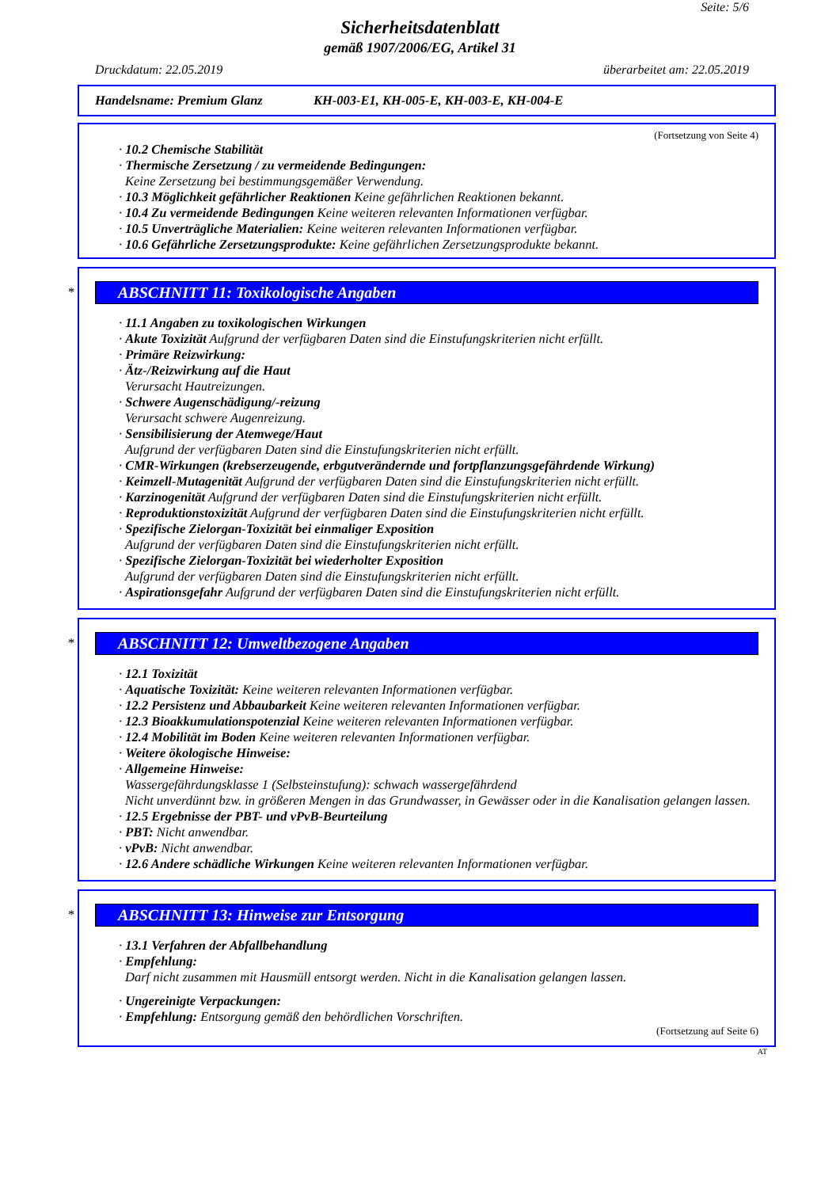Seite: 5/6
Sicherheitsdatenblatt
gemäß 1907/2006/EG, Artikel 31
Druckdatum: 22.05.2019 überarbeitet am: 22.05.2019
Handelsname: Premium Glanz KH-003-E1, KH-005-E, KH-003-E, KH-004-E
(Fortsetzung von Seite 4)
· 10.2 Chemische Stabilität
· Thermische Zersetzung / zu vermeidende Bedingungen:
Keine Zersetzung bei bestimmungsgemäßer Verwendung.
· 10.3 Möglichkeit gefährlicher Reaktionen Keine gefährlichen Reaktionen bekannt.
· 10.4 Zu vermeidende Bedingungen Keine weiteren relevanten Informationen verfügbar.
· 10.5 Unverträgliche Materialien: Keine weiteren relevanten Informationen verfügbar.
· 10.6 Gefährliche Zersetzungsprodukte: Keine gefährlichen Zersetzungsprodukte bekannt.
*
ABSCHNITT 11: Toxikologische Angaben
· 11.1 Angaben zu toxikologischen Wirkungen
· Akute Toxizität Aufgrund der verfügbaren Daten sind die Einstufungskriterien nicht erfüllt.
· Primäre Reizwirkung:
· Ätz-/Reizwirkung auf die Haut
Verursacht Hautreizungen.
· Schwere Augenschädigung/-reizung
Verursacht schwere Augenreizung.
· Sensibilisierung der Atemwege/Haut
Aufgrund der verfügbaren Daten sind die Einstufungskriterien nicht erfüllt.
· CMR-Wirkungen (krebserzeugende, erbgutverändernde und fortpflanzungsgefährdende Wirkung)
· Keimzell-Mutagenität Aufgrund der verfügbaren Daten sind die Einstufungskriterien nicht erfüllt.
· Karzinogenität Aufgrund der verfügbaren Daten sind die Einstufungskriterien nicht erfüllt.
· Reproduktionstoxizität Aufgrund der verfügbaren Daten sind die Einstufungskriterien nicht erfüllt.
· Spezifische Zielorgan-Toxizität bei einmaliger Exposition
Aufgrund der verfügbaren Daten sind die Einstufungskriterien nicht erfüllt.
· Spezifische Zielorgan-Toxizität bei wiederholter Exposition
Aufgrund der verfügbaren Daten sind die Einstufungskriterien nicht erfüllt.
· Aspirationsgefahr Aufgrund der verfügbaren Daten sind die Einstufungskriterien nicht erfüllt.
*
ABSCHNITT 12: Umweltbezogene Angaben
· 12.1 Toxizität
· Aquatische Toxizität: Keine weiteren relevanten Informationen verfügbar.
· 12.2 Persistenz und Abbaubarkeit Keine weiteren relevanten Informationen verfügbar.
· 12.3 Bioakkumulationspotenzial Keine weiteren relevanten Informationen verfügbar.
· 12.4 Mobilität im Boden Keine weiteren relevanten Informationen verfügbar.
· Weitere ökologische Hinweise:
· Allgemeine Hinweise:
Wassergefährdungsklasse 1 (Selbsteinstufung): schwach wassergefährdend
Nicht unverdünnt bzw. in größeren Mengen in das Grundwasser, in Gewässer oder in die Kanalisation gelangen lassen.
· 12.5 Ergebnisse der PBT- und vPvB-Beurteilung
· PBT: Nicht anwendbar.
· vPvB: Nicht anwendbar.
· 12.6 Andere schädliche Wirkungen Keine weiteren relevanten Informationen verfügbar.
*
ABSCHNITT 13: Hinweise zur Entsorgung
· 13.1 Verfahren der Abfallbehandlung
· Empfehlung:
Darf nicht zusammen mit Hausmüll entsorgt werden. Nicht in die Kanalisation gelangen lassen.
· Ungereinigte Verpackungen:
· Empfehlung: Entsorgung gemäß den behördlichen Vorschriften.
(Fortsetzung auf Seite 6)
AT